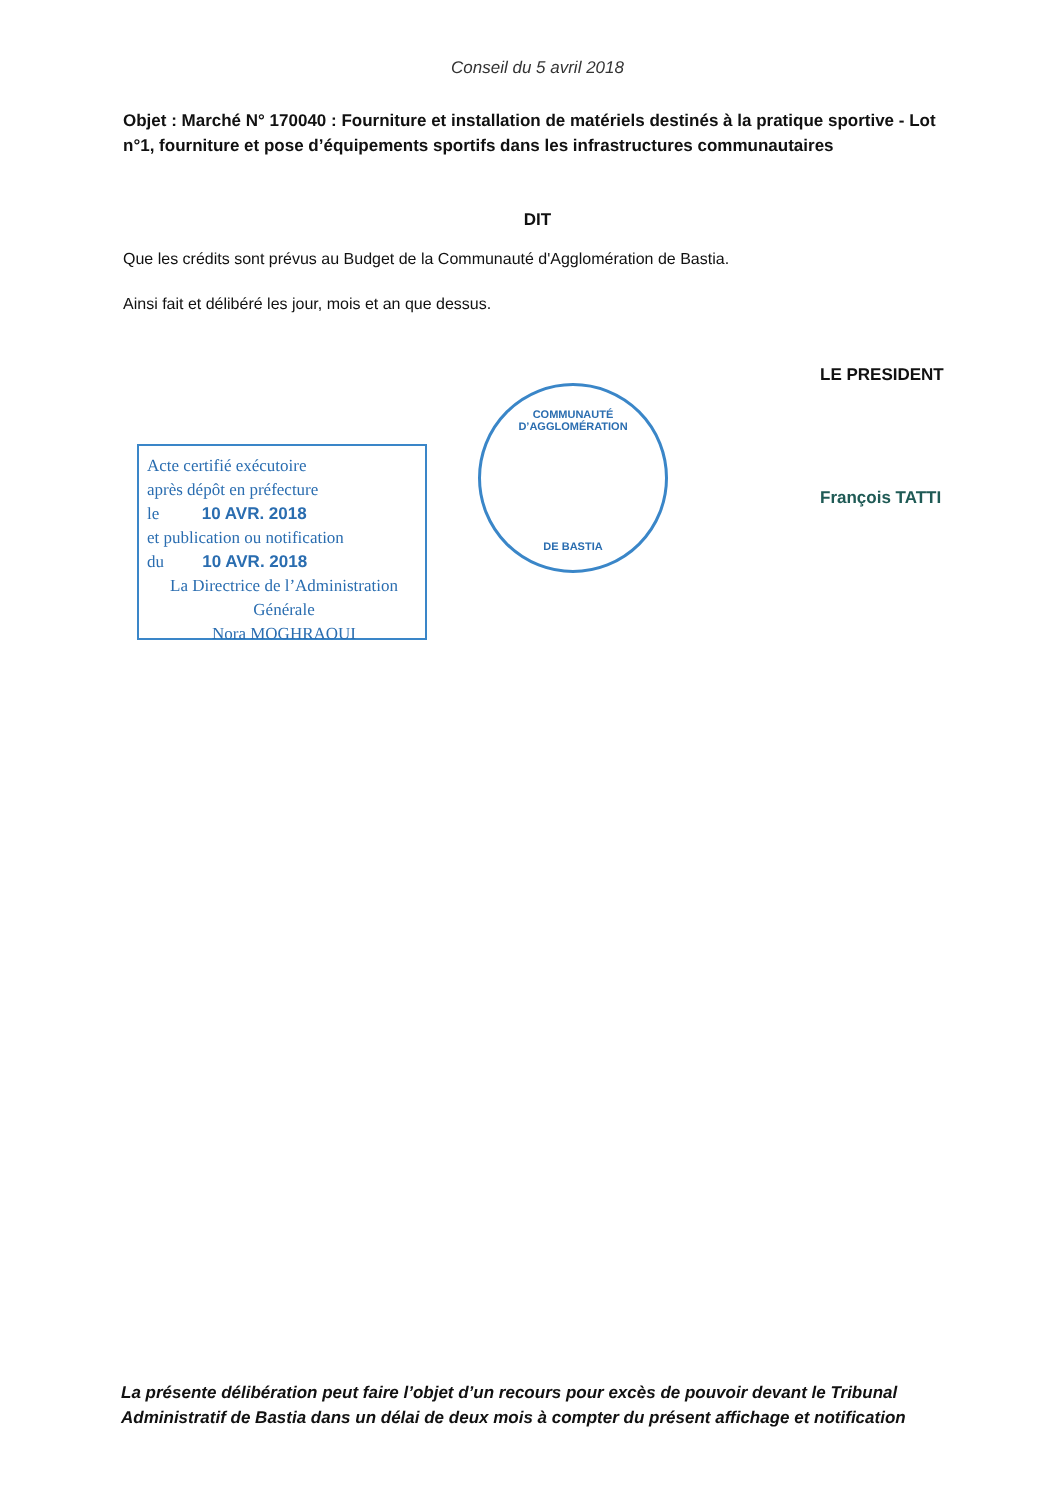Conseil du 5 avril 2018
Objet : Marché N° 170040 : Fourniture et installation de matériels destinés à la pratique sportive - Lot n°1, fourniture et pose d’équipements sportifs dans les infrastructures communautaires
DIT
Que les crédits sont prévus au Budget de la Communauté d'Agglomération de Bastia.
Ainsi fait et délibéré les jour, mois et an que dessus.
LE PRESIDENT
COMMUNAUTÉ D’AGGLOMÉRATION
DE BASTIA
François TATTI
Acte certifié exécutoire
après dépôt en préfecture
le 10 AVR. 2018
et publication ou notification
du 10 AVR. 2018
La Directrice de l’Administration Générale
Nora MOGHRAOUI
La présente délibération peut faire l’objet d’un recours pour excès de pouvoir devant le Tribunal Administratif de Bastia dans un délai de deux mois à compter du présent affichage et notification